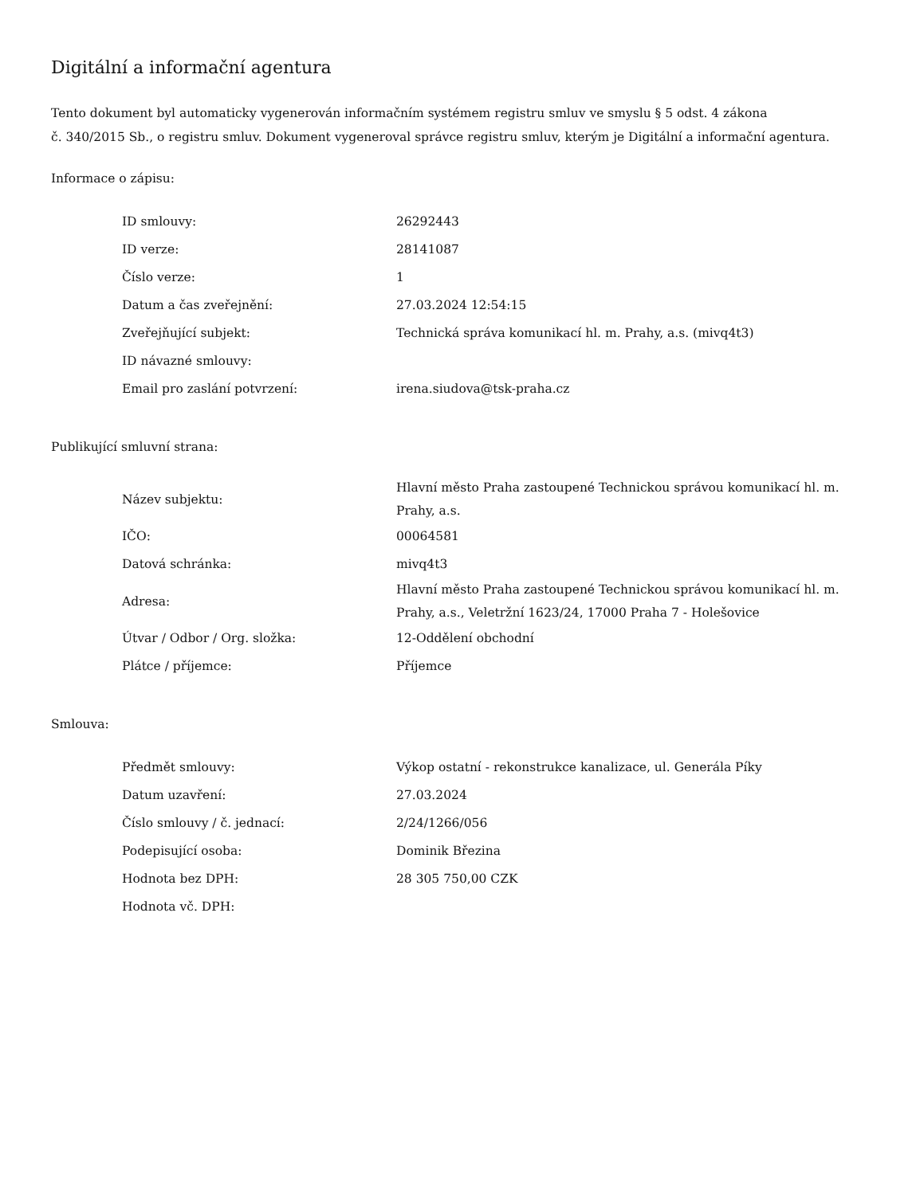Digitální a informační agentura
Tento dokument byl automaticky vygenerován informačním systémem registru smluv ve smyslu § 5 odst. 4 zákona
č. 340/2015 Sb., o registru smluv. Dokument vygeneroval správce registru smluv, kterým je Digitální a informační agentura.
Informace o zápisu:
| ID smlouvy: | 26292443 |
| ID verze: | 28141087 |
| Číslo verze: | 1 |
| Datum a čas zveřejnění: | 27.03.2024 12:54:15 |
| Zveřejňující subjekt: | Technická správa komunikací hl. m. Prahy, a.s. (mivq4t3) |
| ID návazné smlouvy: | |
| Email pro zaslání potvrzení: | irena.siudova@tsk-praha.cz |
Publikující smluvní strana:
| Název subjektu: | Hlavní město Praha zastoupené Technickou správou komunikací hl. m. Prahy, a.s. |
| IČO: | 00064581 |
| Datová schránka: | mivq4t3 |
| Adresa: | Hlavní město Praha zastoupené Technickou správou komunikací hl. m. Prahy, a.s., Veletržní 1623/24, 17000 Praha 7 - Holešovice |
| Útvar / Odbor / Org. složka: | 12-Oddělení obchodní |
| Plátce / příjemce: | Příjemce |
Smlouva:
| Předmět smlouvy: | Výkop ostatní - rekonstrukce kanalizace, ul. Generála Píky |
| Datum uzavření: | 27.03.2024 |
| Číslo smlouvy / č. jednací: | 2/24/1266/056 |
| Podepisující osoba: | Dominik Březina |
| Hodnota bez DPH: | 28 305 750,00 CZK |
| Hodnota vč. DPH: | |